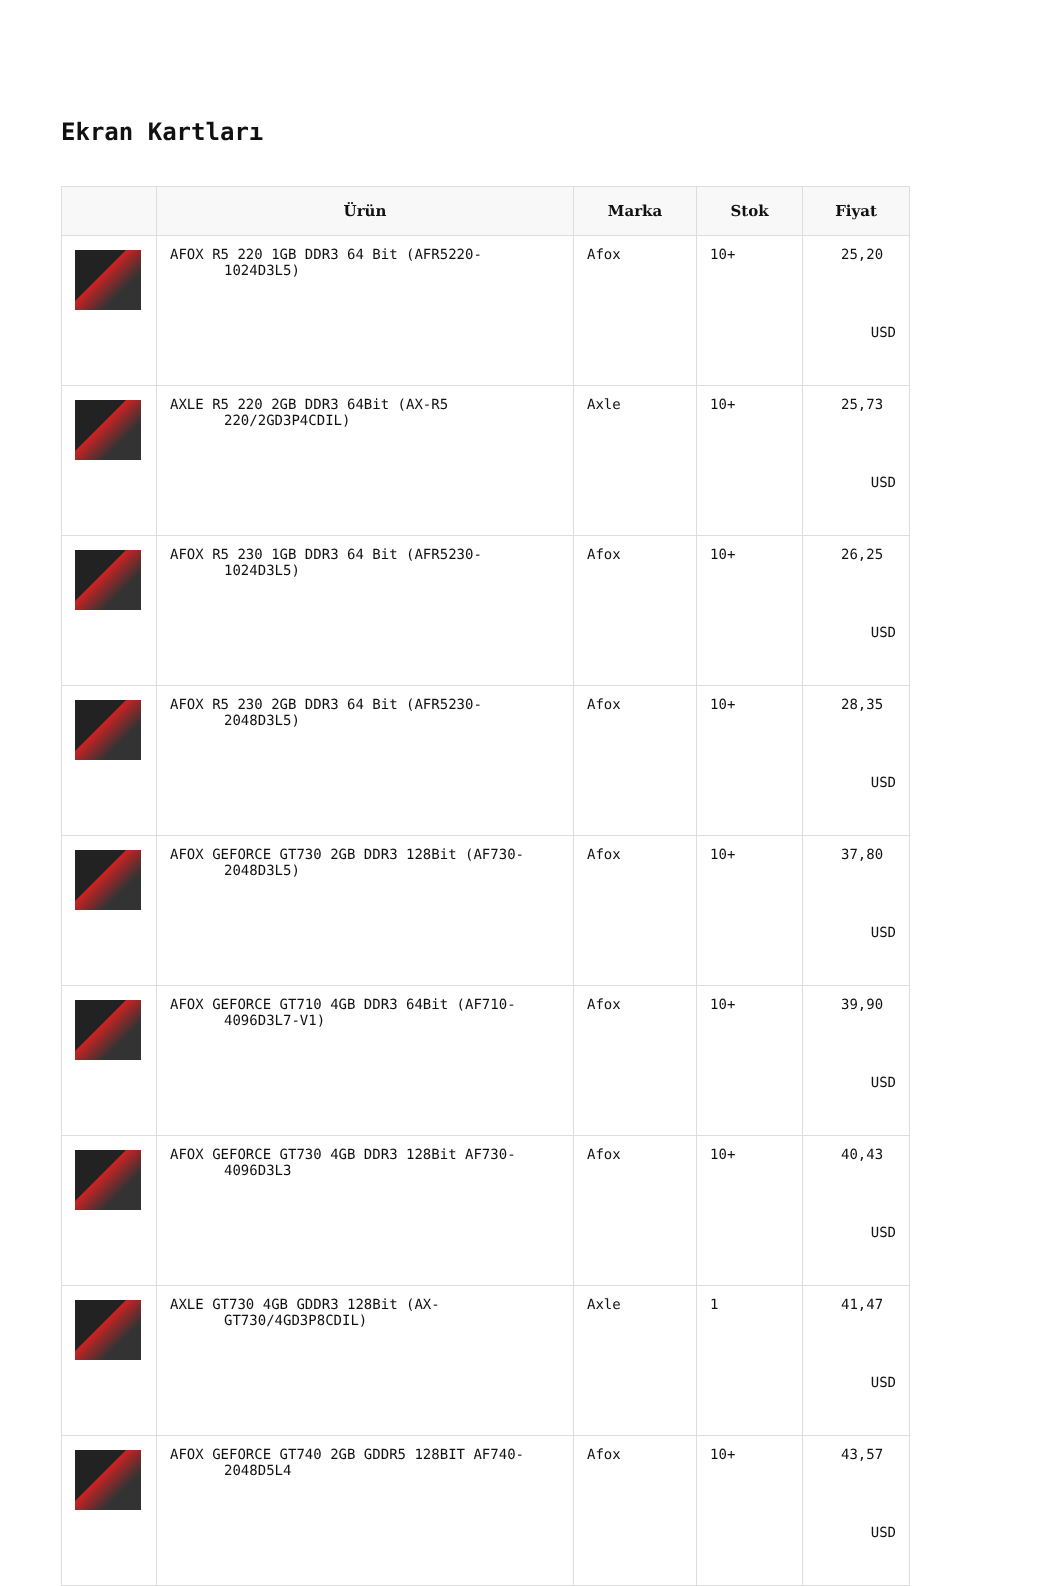Ekran Kartları
| | Ürün | Marka | Stok | Fiyat |
| --- | --- | --- | --- | --- |
| | AFOX R5 220 1GB DDR3 64 Bit (AFR5220- 1024D3L5) | Afox | 10+ | 25,20 USD |
| | AXLE R5 220 2GB DDR3 64Bit (AX-R5 220/2GD3P4CDIL) | Axle | 10+ | 25,73 USD |
| | AFOX R5 230 1GB DDR3 64 Bit (AFR5230- 1024D3L5) | Afox | 10+ | 26,25 USD |
| | AFOX R5 230 2GB DDR3 64 Bit (AFR5230- 2048D3L5) | Afox | 10+ | 28,35 USD |
| | AFOX GEFORCE GT730 2GB DDR3 128Bit (AF730- 2048D3L5) | Afox | 10+ | 37,80 USD |
| | AFOX GEFORCE GT710 4GB DDR3 64Bit (AF710- 4096D3L7-V1) | Afox | 10+ | 39,90 USD |
| | AFOX GEFORCE GT730 4GB DDR3 128Bit AF730- 4096D3L3 | Afox | 10+ | 40,43 USD |
| | AXLE GT730 4GB GDDR3 128Bit (AX- GT730/4GD3P8CDIL) | Axle | 1 | 41,47 USD |
| | AFOX GEFORCE GT740 2GB GDDR5 128BIT AF740- 2048D5L4 | Afox | 10+ | 43,57 USD |